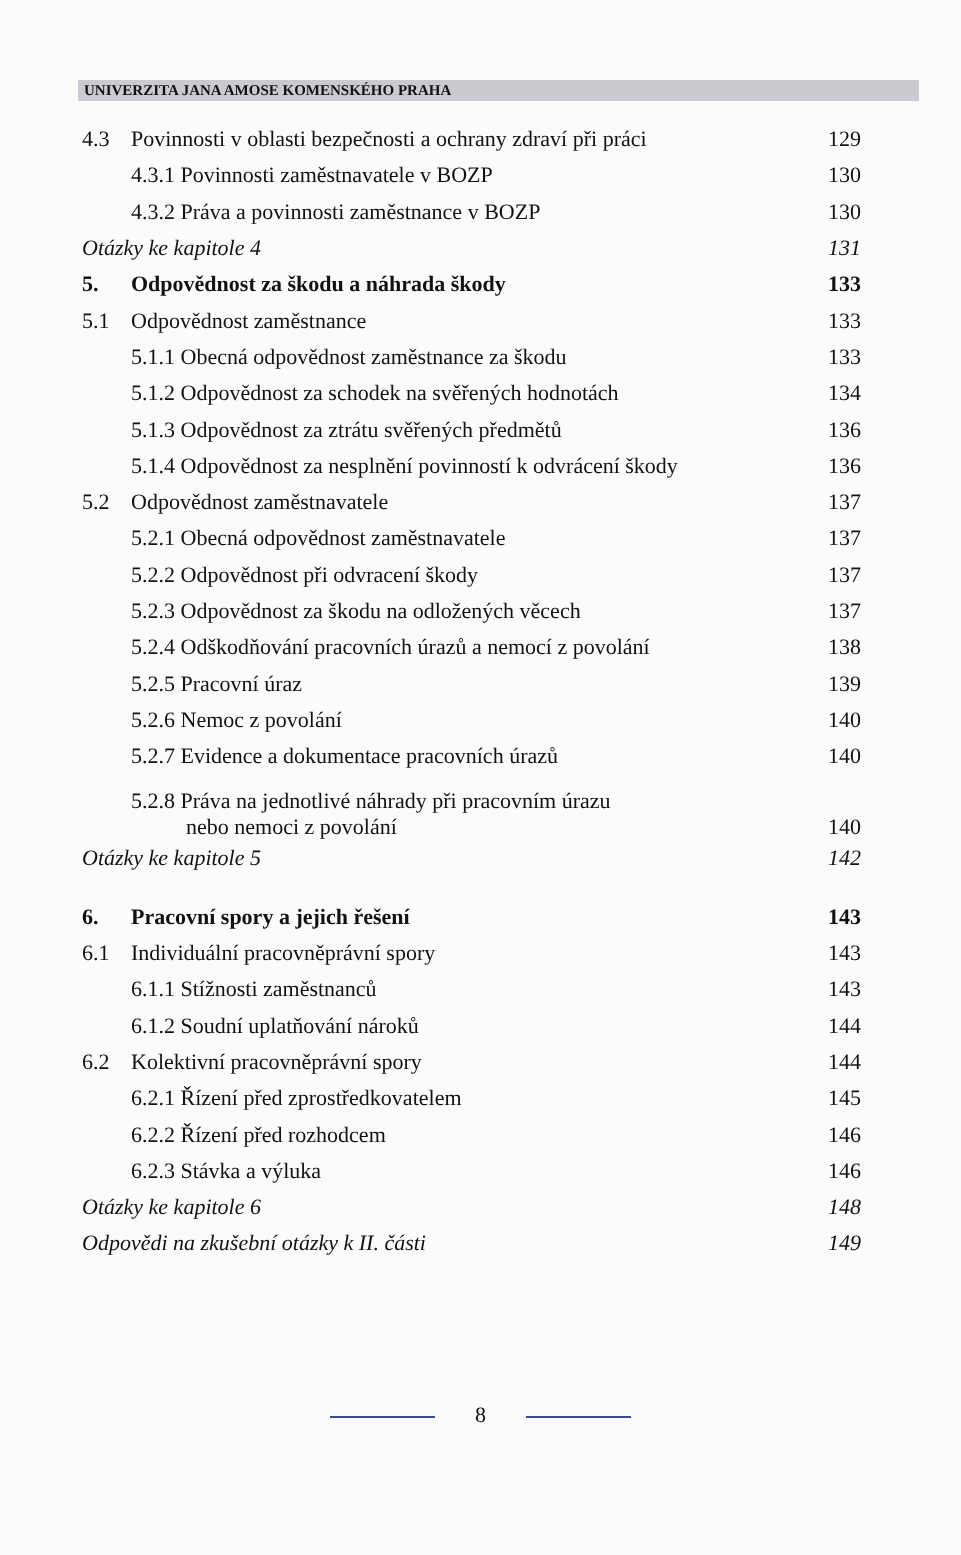UNIVERZITA JANA AMOSE KOMENSKÉHO PRAHA
4.3 Povinnosti v oblasti bezpečnosti a ochrany zdraví při práci 129
4.3.1 Povinnosti zaměstnavatele v BOZP 130
4.3.2 Práva a povinnosti zaměstnance v BOZP 130
Otázky ke kapitole 4 131
5. Odpovědnost za škodu a náhrada škody 133
5.1 Odpovědnost zaměstnance 133
5.1.1 Obecná odpovědnost zaměstnance za škodu 133
5.1.2 Odpovědnost za schodek na svěřených hodnotách 134
5.1.3 Odpovědnost za ztrátu svěřených předmětů 136
5.1.4 Odpovědnost za nesplnění povinností k odvrácení škody 136
5.2 Odpovědnost zaměstnavatele 137
5.2.1 Obecná odpovědnost zaměstnavatele 137
5.2.2 Odpovědnost při odvracení škody 137
5.2.3 Odpovědnost za škodu na odložených věcech 137
5.2.4 Odškodňování pracovních úrazů a nemocí z povolání 138
5.2.5 Pracovní úraz 139
5.2.6 Nemoc z povolání 140
5.2.7 Evidence a dokumentace pracovních úrazů 140
5.2.8 Práva na jednotlivé náhrady při pracovním úrazu
nebo nemoci z povolání 140
Otázky ke kapitole 5 142
6. Pracovní spory a jejich řešení 143
6.1 Individuální pracovněprávní spory 143
6.1.1 Stížnosti zaměstnanců 143
6.1.2 Soudní uplatňování nároků 144
6.2 Kolektivní pracovněprávní spory 144
6.2.1 Řízení před zprostředkovatelem 145
6.2.2 Řízení před rozhodcem 146
6.2.3 Stávka a výluka 146
Otázky ke kapitole 6 148
Odpovědi na zkušební otázky k II. části 149
8